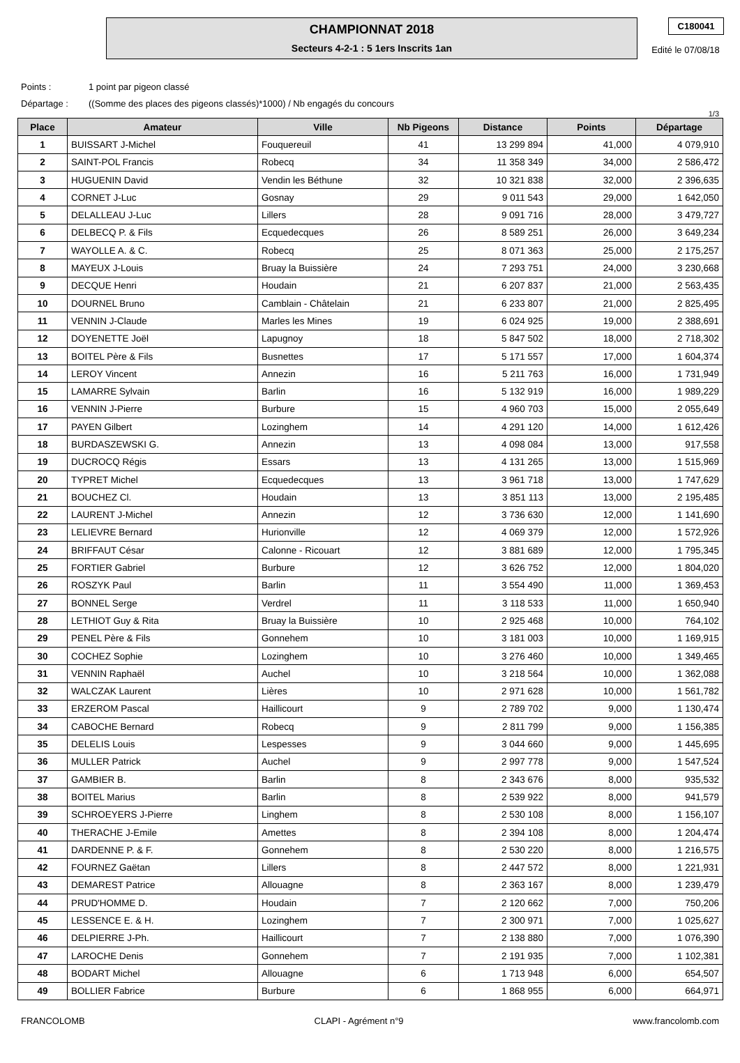CHAMPIONNAT 2018
Secteurs 4-2-1 : 5 1ers Inscrits 1an
C180041
Edité le 07/08/18
Points : 1 point par pigeon classé
Départage : ((Somme des places des pigeons classés)*1000) / Nb engagés du concours
1/3
| Place | Amateur | Ville | Nb Pigeons | Distance | Points | Départage |
| --- | --- | --- | --- | --- | --- | --- |
| 1 | BUISSART J-Michel | Fouquereuil | 41 | 13 299 894 | 41,000 | 4 079,910 |
| 2 | SAINT-POL Francis | Robecq | 34 | 11 358 349 | 34,000 | 2 586,472 |
| 3 | HUGUENIN David | Vendin les Béthune | 32 | 10 321 838 | 32,000 | 2 396,635 |
| 4 | CORNET J-Luc | Gosnay | 29 | 9 011 543 | 29,000 | 1 642,050 |
| 5 | DELALLEAU J-Luc | Lillers | 28 | 9 091 716 | 28,000 | 3 479,727 |
| 6 | DELBECQ P. & Fils | Ecquedecques | 26 | 8 589 251 | 26,000 | 3 649,234 |
| 7 | WAYOLLE A. & C. | Robecq | 25 | 8 071 363 | 25,000 | 2 175,257 |
| 8 | MAYEUX J-Louis | Bruay la Buissière | 24 | 7 293 751 | 24,000 | 3 230,668 |
| 9 | DECQUE Henri | Houdain | 21 | 6 207 837 | 21,000 | 2 563,435 |
| 10 | DOURNEL Bruno | Camblain - Châtelain | 21 | 6 233 807 | 21,000 | 2 825,495 |
| 11 | VENNIN J-Claude | Marles les Mines | 19 | 6 024 925 | 19,000 | 2 388,691 |
| 12 | DOYENETTE Joël | Lapugnoy | 18 | 5 847 502 | 18,000 | 2 718,302 |
| 13 | BOITEL Père & Fils | Busnettes | 17 | 5 171 557 | 17,000 | 1 604,374 |
| 14 | LEROY Vincent | Annezin | 16 | 5 211 763 | 16,000 | 1 731,949 |
| 15 | LAMARRE Sylvain | Barlin | 16 | 5 132 919 | 16,000 | 1 989,229 |
| 16 | VENNIN J-Pierre | Burbure | 15 | 4 960 703 | 15,000 | 2 055,649 |
| 17 | PAYEN Gilbert | Lozinghem | 14 | 4 291 120 | 14,000 | 1 612,426 |
| 18 | BURDASZEWSKI G. | Annezin | 13 | 4 098 084 | 13,000 | 917,558 |
| 19 | DUCROCQ Régis | Essars | 13 | 4 131 265 | 13,000 | 1 515,969 |
| 20 | TYPRET Michel | Ecquedecques | 13 | 3 961 718 | 13,000 | 1 747,629 |
| 21 | BOUCHEZ Cl. | Houdain | 13 | 3 851 113 | 13,000 | 2 195,485 |
| 22 | LAURENT J-Michel | Annezin | 12 | 3 736 630 | 12,000 | 1 141,690 |
| 23 | LELIEVRE Bernard | Hurionville | 12 | 4 069 379 | 12,000 | 1 572,926 |
| 24 | BRIFFAUT César | Calonne - Ricouart | 12 | 3 881 689 | 12,000 | 1 795,345 |
| 25 | FORTIER Gabriel | Burbure | 12 | 3 626 752 | 12,000 | 1 804,020 |
| 26 | ROSZYK Paul | Barlin | 11 | 3 554 490 | 11,000 | 1 369,453 |
| 27 | BONNEL Serge | Verdrel | 11 | 3 118 533 | 11,000 | 1 650,940 |
| 28 | LETHIOT Guy & Rita | Bruay la Buissière | 10 | 2 925 468 | 10,000 | 764,102 |
| 29 | PENEL Père & Fils | Gonnehem | 10 | 3 181 003 | 10,000 | 1 169,915 |
| 30 | COCHEZ Sophie | Lozinghem | 10 | 3 276 460 | 10,000 | 1 349,465 |
| 31 | VENNIN Raphaël | Auchel | 10 | 3 218 564 | 10,000 | 1 362,088 |
| 32 | WALCZAK Laurent | Lières | 10 | 2 971 628 | 10,000 | 1 561,782 |
| 33 | ERZEROM Pascal | Haillicourt | 9 | 2 789 702 | 9,000 | 1 130,474 |
| 34 | CABOCHE Bernard | Robecq | 9 | 2 811 799 | 9,000 | 1 156,385 |
| 35 | DELELIS Louis | Lespesses | 9 | 3 044 660 | 9,000 | 1 445,695 |
| 36 | MULLER Patrick | Auchel | 9 | 2 997 778 | 9,000 | 1 547,524 |
| 37 | GAMBIER B. | Barlin | 8 | 2 343 676 | 8,000 | 935,532 |
| 38 | BOITEL Marius | Barlin | 8 | 2 539 922 | 8,000 | 941,579 |
| 39 | SCHROEYERS J-Pierre | Linghem | 8 | 2 530 108 | 8,000 | 1 156,107 |
| 40 | THERACHE J-Emile | Amettes | 8 | 2 394 108 | 8,000 | 1 204,474 |
| 41 | DARDENNE P. & F. | Gonnehem | 8 | 2 530 220 | 8,000 | 1 216,575 |
| 42 | FOURNEZ Gaëtan | Lillers | 8 | 2 447 572 | 8,000 | 1 221,931 |
| 43 | DEMAREST Patrice | Allouagne | 8 | 2 363 167 | 8,000 | 1 239,479 |
| 44 | PRUD'HOMME D. | Houdain | 7 | 2 120 662 | 7,000 | 750,206 |
| 45 | LESSENCE E. & H. | Lozinghem | 7 | 2 300 971 | 7,000 | 1 025,627 |
| 46 | DELPIERRE J-Ph. | Haillicourt | 7 | 2 138 880 | 7,000 | 1 076,390 |
| 47 | LAROCHE Denis | Gonnehem | 7 | 2 191 935 | 7,000 | 1 102,381 |
| 48 | BODART Michel | Allouagne | 6 | 1 713 948 | 6,000 | 654,507 |
| 49 | BOLLIER Fabrice | Burbure | 6 | 1 868 955 | 6,000 | 664,971 |
FRANCOLOMB CLAPI - Agrément n°9 www.francolomb.com